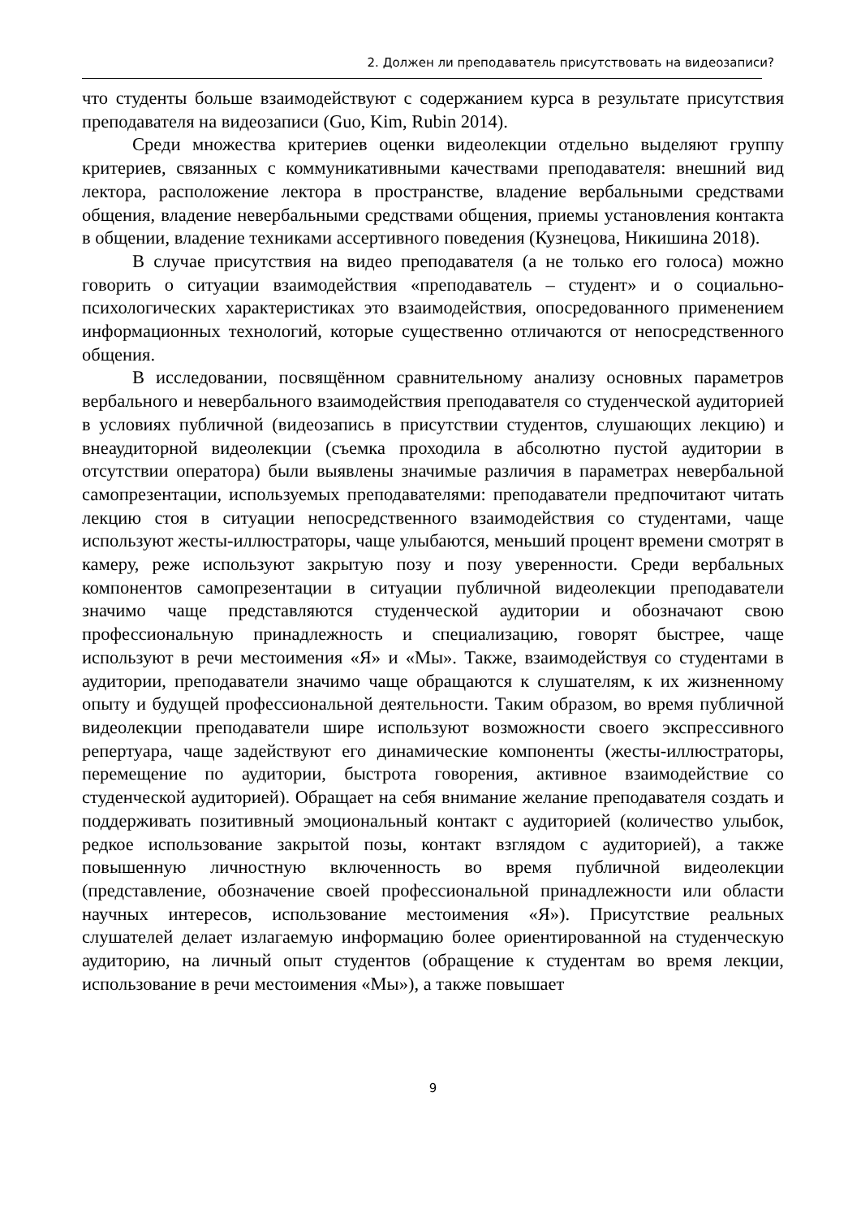2. Должен ли преподаватель присутствовать на видеозаписи?
что студенты больше взаимодействуют с содержанием курса в результате присутствия преподавателя на видеозаписи (Guo, Kim, Rubin 2014).
Среди множества критериев оценки видеолекции отдельно выделяют группу критериев, связанных с коммуникативными качествами преподавателя: внешний вид лектора, расположение лектора в пространстве, владение вербальными средствами общения, владение невербальными средствами общения, приемы установления контакта в общении, владение техниками ассертивного поведения (Кузнецова, Никишина 2018).
В случае присутствия на видео преподавателя (а не только его голоса) можно говорить о ситуации взаимодействия «преподаватель – студент» и о социально-психологических характеристиках это взаимодействия, опосредованного применением информационных технологий, которые существенно отличаются от непосредственного общения.
В исследовании, посвящённом сравнительному анализу основных параметров вербального и невербального взаимодействия преподавателя со студенческой аудиторией в условиях публичной (видеозапись в присутствии студентов, слушающих лекцию) и внеаудиторной видеолекции (съемка проходила в абсолютно пустой аудитории в отсутствии оператора) были выявлены значимые различия в параметрах невербальной самопрезентации, используемых преподавателями: преподаватели предпочитают читать лекцию стоя в ситуации непосредственного взаимодействия со студентами, чаще используют жесты-иллюстраторы, чаще улыбаются, меньший процент времени смотрят в камеру, реже используют закрытую позу и позу уверенности. Среди вербальных компонентов самопрезентации в ситуации публичной видеолекции преподаватели значимо чаще представляются студенческой аудитории и обозначают свою профессиональную принадлежность и специализацию, говорят быстрее, чаще используют в речи местоимения «Я» и «Мы». Также, взаимодействуя со студентами в аудитории, преподаватели значимо чаще обращаются к слушателям, к их жизненному опыту и будущей профессиональной деятельности. Таким образом, во время публичной видеолекции преподаватели шире используют возможности своего экспрессивного репертуара, чаще задействуют его динамические компоненты (жесты-иллюстраторы, перемещение по аудитории, быстрота говорения, активное взаимодействие со студенческой аудиторией). Обращает на себя внимание желание преподавателя создать и поддерживать позитивный эмоциональный контакт с аудиторией (количество улыбок, редкое использование закрытой позы, контакт взглядом с аудиторией), а также повышенную личностную включенность во время публичной видеолекции (представление, обозначение своей профессиональной принадлежности или области научных интересов, использование местоимения «Я»). Присутствие реальных слушателей делает излагаемую информацию более ориентированной на студенческую аудиторию, на личный опыт студентов (обращение к студентам во время лекции, использование в речи местоимения «Мы»), а также повышает
9